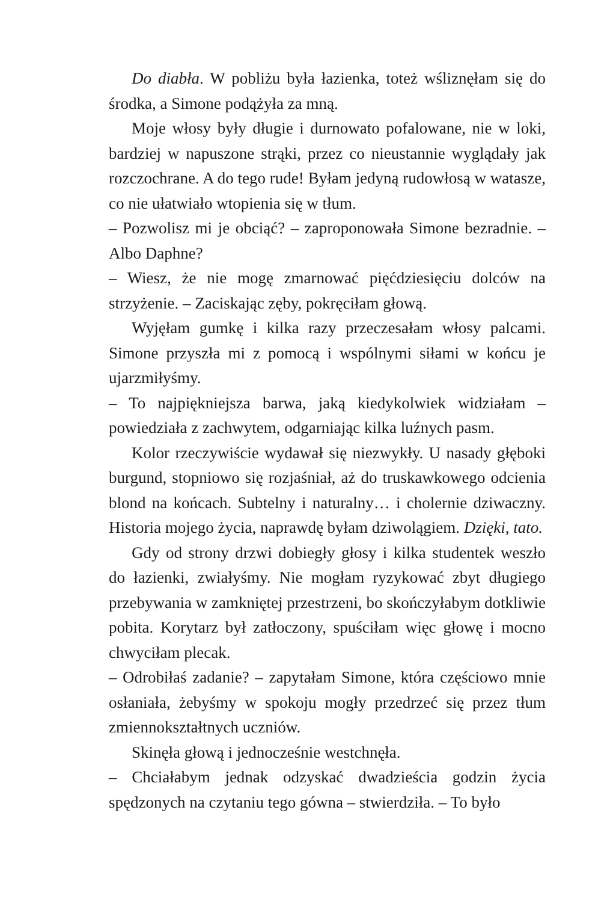Do diabła. W pobliżu była łazienka, toteż wśliznęłam się do środka, a Simone podążyła za mną.
Moje włosy były długie i durnowato pofalowane, nie w loki, bardziej w napuszone strąki, przez co nieustannie wyglądały jak rozczochrane. A do tego rude! Byłam jedyną rudowłosą w watasze, co nie ułatwiało wtopienia się w tłum.
– Pozwolisz mi je obciąć? – zaproponowała Simone bezradnie. – Albo Daphne?
– Wiesz, że nie mogę zmarnować pięćdziesięciu dolców na strzyżenie. – Zaciskając zęby, pokręciłam głową.
Wyjęłam gumkę i kilka razy przeczesałam włosy palcami. Simone przyszła mi z pomocą i wspólnymi siłami w końcu je ujarzmiłyśmy.
– To najpiękniejsza barwa, jaką kiedykolwiek widziałam – powiedziała z zachwytem, odgarniając kilka luźnych pasm.
Kolor rzeczywiście wydawał się niezwykły. U nasady głęboki burgund, stopniowo się rozjaśniał, aż do truskawkowego odcienia blond na końcach. Subtelny i naturalny… i cholernie dziwaczny. Historia mojego życia, naprawdę byłam dziwolągiem. Dzięki, tato.
Gdy od strony drzwi dobiegły głosy i kilka studentek weszło do łazienki, zwiałyśmy. Nie mogłam ryzykować zbyt długiego przebywania w zamkniętej przestrzeni, bo skończyłabym dotkliwie pobita. Korytarz był zatłoczony, spuściłam więc głowę i mocno chwyciłam plecak.
– Odrobiłaś zadanie? – zapytałam Simone, która częściowo mnie osłaniała, żebyśmy w spokoju mogły przedrzeć się przez tłum zmiennokształtnych uczniów.
Skinęła głową i jednocześnie westchnęła.
– Chciałabym jednak odzyskać dwadzieścia godzin życia spędzonych na czytaniu tego gówna – stwierdziła. – To było